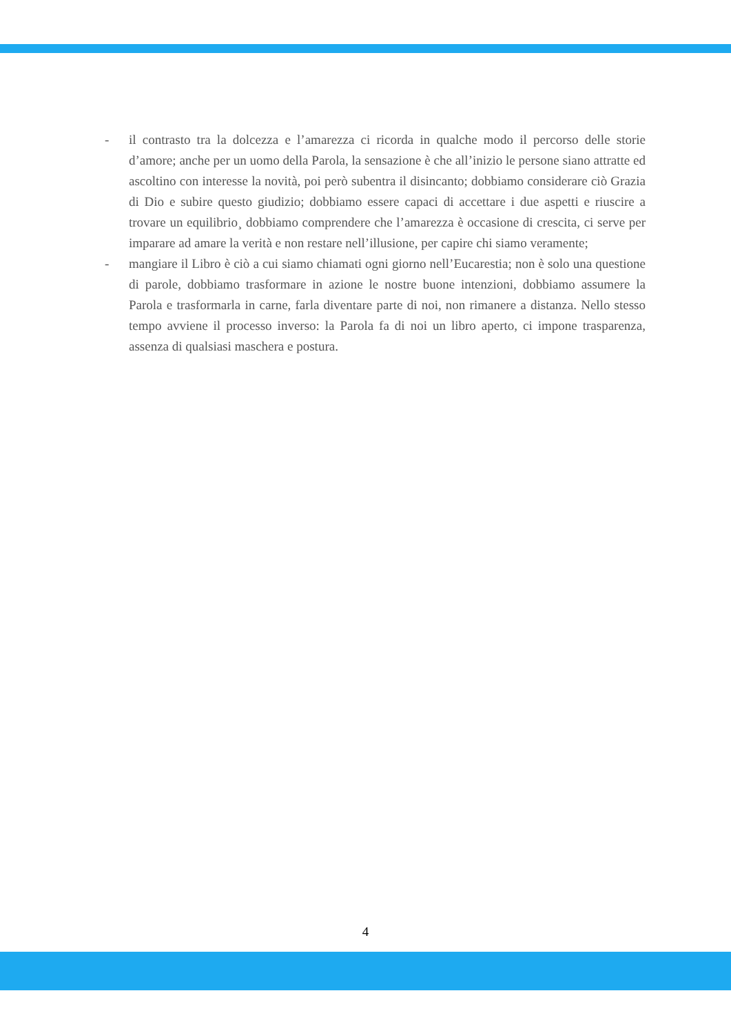- il contrasto tra la dolcezza e l’amarezza ci ricorda in qualche modo il percorso delle storie d’amore; anche per un uomo della Parola, la sensazione è che all’inizio le persone siano attratte ed ascoltino con interesse la novità, poi però subentra il disincanto; dobbiamo considerare ciò Grazia di Dio e subire questo giudizio; dobbiamo essere capaci di accettare i due aspetti e riuscire a trovare un equilibrio¸ dobbiamo comprendere che l’amarezza è occasione di crescita, ci serve per imparare ad amare la verità e non restare nell’illusione, per capire chi siamo veramente;
- mangiare il Libro è ciò a cui siamo chiamati ogni giorno nell’Eucarestia; non è solo una questione di parole, dobbiamo trasformare in azione le nostre buone intenzioni, dobbiamo assumere la Parola e trasformarla in carne, farla diventare parte di noi, non rimanere a distanza. Nello stesso tempo avviene il processo inverso: la Parola fa di noi un libro aperto, ci impone trasparenza, assenza di qualsiasi maschera e postura.
4